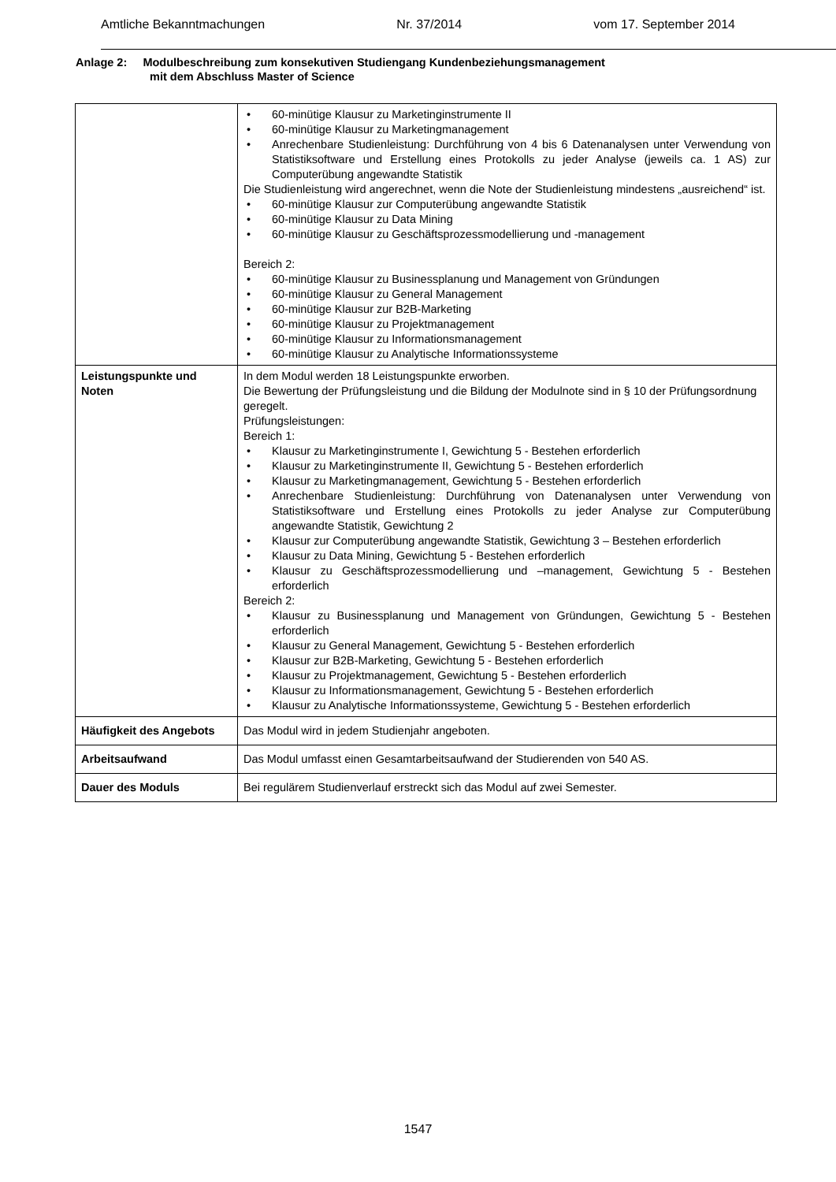Amtliche Bekanntmachungen Nr. 37/2014 vom 17. September 2014
Anlage 2: Modulbeschreibung zum konsekutiven Studiengang Kundenbeziehungsmanagement
mit dem Abschluss Master of Science
| | • 60-minütige Klausur zu Marketinginstrumente II • 60-minütige Klausur zu Marketingmanagement • Anrechenbare Studienleistung: Durchführung von 4 bis 6 Datenanalysen unter Verwendung von Statistiksoftware und Erstellung eines Protokolls zu jeder Analyse (jeweils ca. 1 AS) zur Computerübung angewandte Statistik Die Studienleistung wird angerechnet, wenn die Note der Studienleistung mindestens „ausreichend“ ist. • 60-minütige Klausur zur Computerübung angewandte Statistik • 60-minütige Klausur zu Data Mining • 60-minütige Klausur zu Geschäftsprozessmodellierung und -management Bereich 2: • 60-minütige Klausur zu Businessplanung und Management von Gründungen • 60-minütige Klausur zu General Management • 60-minütige Klausur zur B2B-Marketing • 60-minütige Klausur zu Projektmanagement • 60-minütige Klausur zu Informationsmanagement • 60-minütige Klausur zu Analytische Informationssysteme |
| Leistungspunkte und Noten | In dem Modul werden 18 Leistungspunkte erworben. Die Bewertung der Prüfungsleistung und die Bildung der Modulnote sind in § 10 der Prüfungsordnung geregelt. Prüfungsleistungen: Bereich 1: • Klausur zu Marketinginstrumente I, Gewichtung 5 - Bestehen erforderlich • Klausur zu Marketinginstrumente II, Gewichtung 5 - Bestehen erforderlich • Klausur zu Marketingmanagement, Gewichtung 5 - Bestehen erforderlich • Anrechenbare Studienleistung: Durchführung von Datenanalysen unter Verwendung von Statistiksoftware und Erstellung eines Protokolls zu jeder Analyse zur Computerübung angewandte Statistik, Gewichtung 2 • Klausur zur Computerübung angewandte Statistik, Gewichtung 3 – Bestehen erforderlich • Klausur zu Data Mining, Gewichtung 5 - Bestehen erforderlich • Klausur zu Geschäftsprozessmodellierung und –management, Gewichtung 5 - Bestehen erforderlich Bereich 2: • Klausur zu Businessplanung und Management von Gründungen, Gewichtung 5 - Bestehen erforderlich • Klausur zu General Management, Gewichtung 5 - Bestehen erforderlich • Klausur zur B2B-Marketing, Gewichtung 5 - Bestehen erforderlich • Klausur zu Projektmanagement, Gewichtung 5 - Bestehen erforderlich • Klausur zu Informationsmanagement, Gewichtung 5 - Bestehen erforderlich • Klausur zu Analytische Informationssysteme, Gewichtung 5 - Bestehen erforderlich |
| Häufigkeit des Angebots | Das Modul wird in jedem Studienjahr angeboten. |
| Arbeitsaufwand | Das Modul umfasst einen Gesamtarbeitsaufwand der Studierenden von 540 AS. |
| Dauer des Moduls | Bei regulärem Studienverlauf erstreckt sich das Modul auf zwei Semester. |
1547